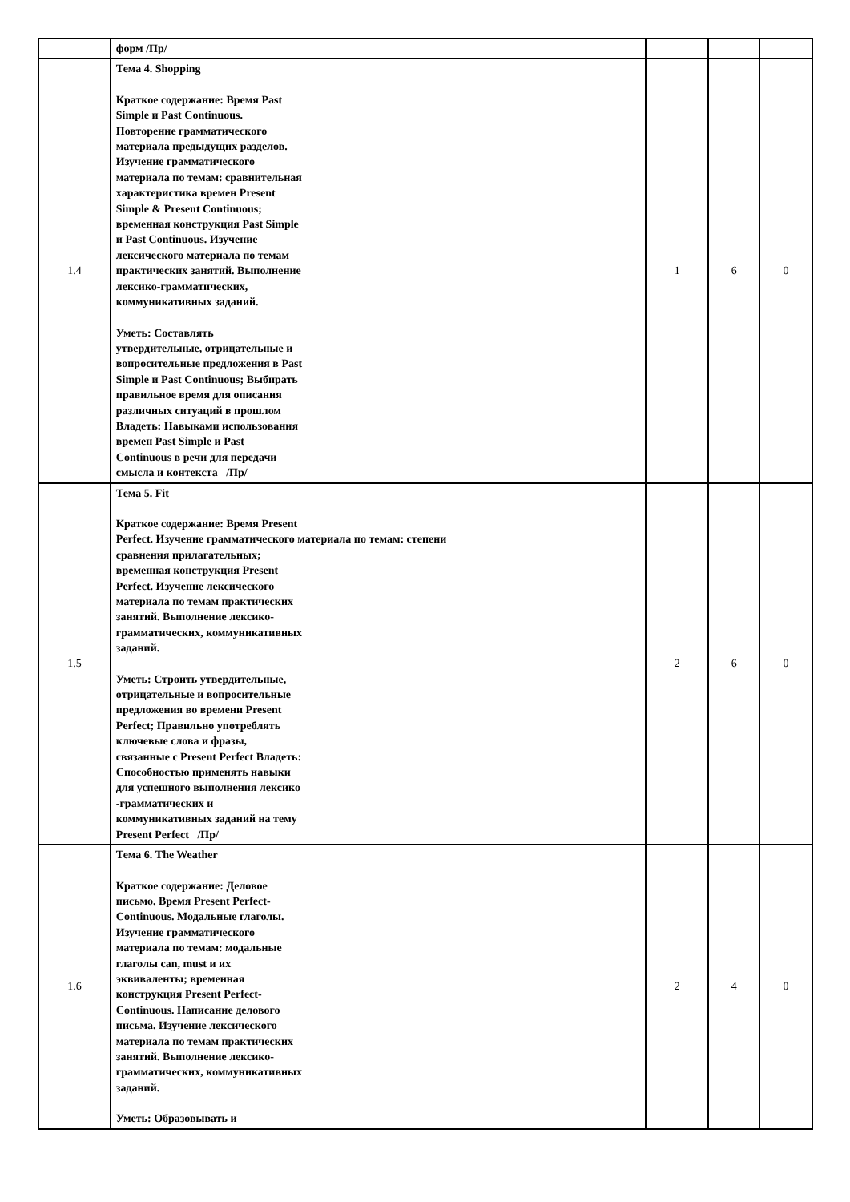| | форм /Пр/ | | | |
| 1.4 | Тема 4. Shopping Краткое содержание: Время Past Simple и Past Continuous. Повторение грамматического материала предыдущих разделов. Изучение грамматического материала по темам: сравнительная характеристика времен Present Simple & Present Continuous; временная конструкция Past Simple и Past Continuous. Изучение лексического материала по темам практических занятий. Выполнение лексико-грамматических, коммуникативных заданий. Уметь: Составлять утвердительные, отрицательные и вопросительные предложения в Past Simple и Past Continuous; Выбирать правильное время для описания различных ситуаций в прошлом Владеть: Навыками использования времен Past Simple и Past Continuous в речи для передачи смысла и контекста /Пр/ | 1 | 6 | 0 |
| 1.5 | Тема 5. Fit Краткое содержание: Время Present Perfect. Изучение грамматического материала по темам: степени сравнения прилагательных; временная конструкция Present Perfect. Изучение лексического материала по темам практических занятий. Выполнение лексико- грамматических, коммуникативных заданий. Уметь: Строить утвердительные, отрицательные и вопросительные предложения во времени Present Perfect; Правильно употреблять ключевые слова и фразы, связанные с Present Perfect Владеть: Способностью применять навыки для успешного выполнения лексико -грамматических и коммуникативных заданий на тему Present Perfect /Пр/ | 2 | 6 | 0 |
| 1.6 | Тема 6. The Weather Краткое содержание: Деловое письмо. Время Present Perfect- Continuous. Модальные глаголы. Изучение грамматического материала по темам: модальные глаголы can, must и их эквиваленты; временная конструкция Present Perfect- Continuous. Написание делового письма. Изучение лексического материала по темам практических занятий. Выполнение лексико- грамматических, коммуникативных заданий. Уметь: Образовывать и | 2 | 4 | 0 |